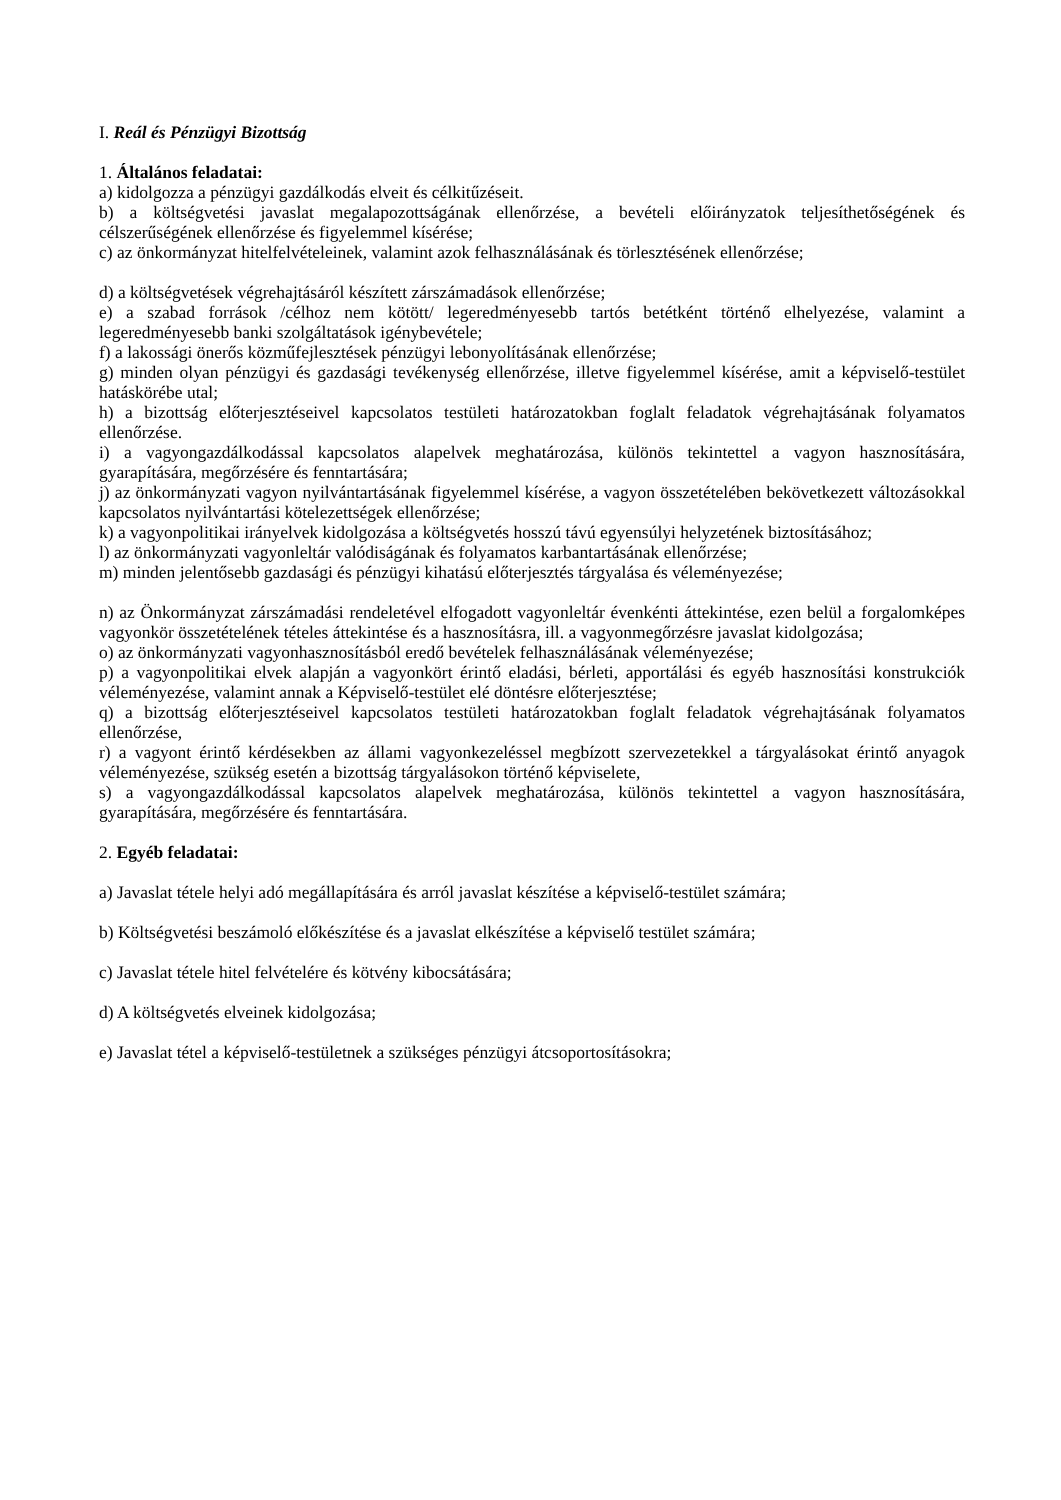I. Reál és Pénzügyi Bizottság
1. Általános feladatai:
a) kidolgozza a pénzügyi gazdálkodás elveit és célkitűzéseit.
b) a költségvetési javaslat megalapozottságának ellenőrzése, a bevételi előirányzatok teljesíthetőségének és célszerűségének ellenőrzése és figyelemmel kísérése;
c) az önkormányzat hitelfelvételeinek, valamint azok felhasználásának és törlesztésének ellenőrzése;
d) a költségvetések végrehajtásáról készített zárszámadások ellenőrzése;
e) a szabad források /célhoz nem kötött/ legeredményesebb tartós betétként történő elhelyezése, valamint a legeredményesebb banki szolgáltatások igénybevétele;
f) a lakossági önerős közműfejlesztések pénzügyi lebonyolításának ellenőrzése;
g) minden olyan pénzügyi és gazdasági tevékenység ellenőrzése, illetve figyelemmel kísérése, amit a képviselő-testület hatáskörébe utal;
h) a bizottság előterjesztéseivel kapcsolatos testületi határozatokban foglalt feladatok végrehajtásának folyamatos ellenőrzése.
i) a vagyongazdálkodással kapcsolatos alapelvek meghatározása, különös tekintettel a vagyon hasznosítására, gyarapítására, megőrzésére és fenntartására;
j) az önkormányzati vagyon nyilvántartásának figyelemmel kísérése, a vagyon összetételében bekövetkezett változásokkal kapcsolatos nyilvántartási kötelezettségek ellenőrzése;
k) a vagyonpolitikai irányelvek kidolgozása a költségvetés hosszú távú egyensúlyi helyzetének biztosításához;
l) az önkormányzati vagyonleltár valódiságának és folyamatos karbantartásának ellenőrzése;
m) minden jelentősebb gazdasági és pénzügyi kihatású előterjesztés tárgyalása és véleményezése;
n) az Önkormányzat zárszámadási rendeletével elfogadott vagyonleltár évenkénti áttekintése, ezen belül a forgalomképes vagyonkör összetételének tételes áttekintése és a hasznosításra, ill. a vagyonmegőrzésre javaslat kidolgozása;
o) az önkormányzati vagyonhasznosításból eredő bevételek felhasználásának véleményezése;
p) a vagyonpolitikai elvek alapján a vagyonkört érintő eladási, bérleti, apportálási és egyéb hasznosítási konstrukciók véleményezése, valamint annak a Képviselő-testület elé döntésre előterjesztése;
q) a bizottság előterjesztéseivel kapcsolatos testületi határozatokban foglalt feladatok végrehajtásának folyamatos ellenőrzése,
r) a vagyont érintő kérdésekben az állami vagyonkezeléssel megbízott szervezetekkel a tárgyalásokat érintő anyagok véleményezése, szükség esetén a bizottság tárgyalásokon történő képviselete,
s) a vagyongazdálkodással kapcsolatos alapelvek meghatározása, különös tekintettel a vagyon hasznosítására, gyarapítására, megőrzésére és fenntartására.
2. Egyéb feladatai:
a) Javaslat tétele helyi adó megállapítására és arról javaslat készítése a képviselő-testület számára;
b) Költségvetési beszámoló előkészítése és a javaslat elkészítése a képviselő testület számára;
c) Javaslat tétele hitel felvételére és kötvény kibocsátására;
d) A költségvetés elveinek kidolgozása;
e) Javaslat tétel a képviselő-testületnek a szükséges pénzügyi átcsoportosításokra;